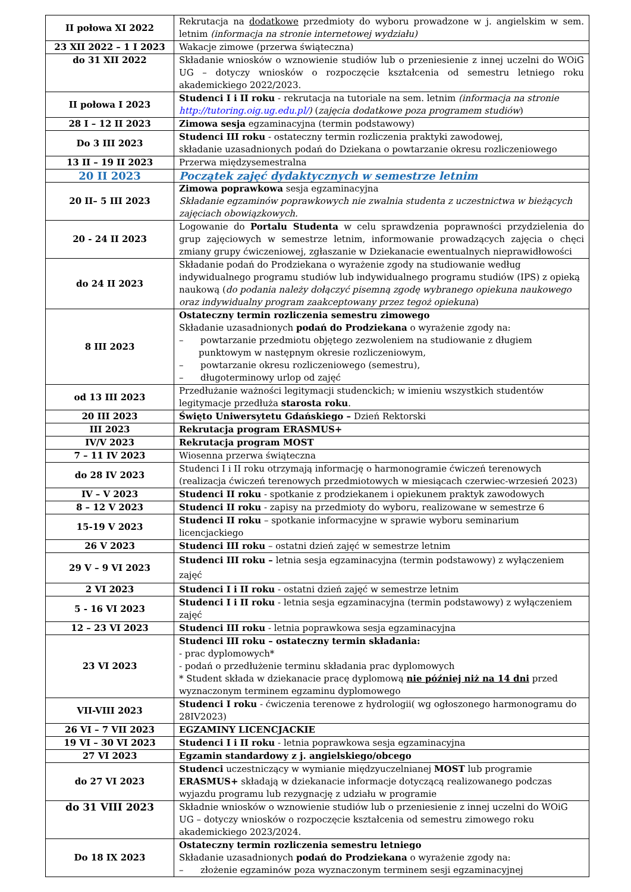| II połowa XI 2022 | Rekrutacja na dodatkowe przedmioty do wyboru prowadzone w j. angielskim w sem. letnim (informacja na stronie internetowej wydziału) |
| 23 XII 2022 – 1 I 2023 | Wakacje zimowe (przerwa świąteczna) |
| do 31 XII 2022 | Składanie wniosków o wznowienie studiów lub o przeniesienie z innej uczelni do WOiG UG – dotyczy wniosków o rozpoczęcie kształcenia od semestru letniego roku akademickiego 2022/2023. |
| II połowa I 2023 | Studenci I i II roku - rekrutacja na tutoriale na sem. letnim (informacja na stronie http://tutoring.oig.ug.edu.pl/ ) ( zajęcia dodatkowe poza programem studiów ) |
| 28 I – 12 II 2023 | Zimowa sesja egzaminacyjna (termin podstawowy) |
| Do 3 III 2023 | Studenci III roku - ostateczny termin rozliczenia praktyki zawodowej, składanie uzasadnionych podań do Dziekana o powtarzanie okresu rozliczeniowego |
| 13 II – 19 II 2023 | Przerwa międzysemestralna |
| 20 II 2023 | Początek zajęć dydaktycznych w semestrze letnim |
| 20 II– 5 III 2023 | Zimowa poprawkowa sesja egzaminacyjna Składanie egzaminów poprawkowych nie zwalnia studenta z uczestnictwa w bieżących zajęciach obowiązkowych. |
| 20 - 24 II 2023 | Logowanie do Portalu Studenta w celu sprawdzenia poprawności przydzielenia do grup zajęciowych w semestrze letnim, informowanie prowadzących zajęcia o chęci zmiany grupy ćwiczeniowej, zgłaszanie w Dziekanacie ewentualnych nieprawidłowości |
| do 24 II 2023 | Składanie podań do Prodziekana o wyrażenie zgody na studiowanie według indywidualnego programu studiów lub indywidualnego programu studiów (IPS) z opieką naukową ( do podania należy dołączyć pisemną zgodę wybranego opiekuna naukowego oraz indywidualny program zaakceptowany przez tegoż opiekuna ) |
| 8 III 2023 | Ostateczny termin rozliczenia semestru zimowego Składanie uzasadnionych podań do Prodziekana o wyrażenie zgody na: – powtarzanie przedmiotu objętego zezwoleniem na studiowanie z długiem punktowym w następnym okresie rozliczeniowym, – powtarzanie okresu rozliczeniowego (semestru), – długoterminowy urlop od zajęć |
| od 13 III 2023 | Przedłużanie ważności legitymacji studenckich; w imieniu wszystkich studentów legitymacje przedłuża starosta roku . |
| 20 III 2023 | Święto Uniwersytetu Gdańskiego – Dzień Rektorski |
| III 2023 | Rekrutacja program ERASMUS+ |
| IV/V 2023 | Rekrutacja program MOST |
| 7 – 11 IV 2023 | Wiosenna przerwa świąteczna |
| do 28 IV 2023 | Studenci I i II roku otrzymają informację o harmonogramie ćwiczeń terenowych (realizacja ćwiczeń terenowych przedmiotowych w miesiącach czerwiec-wrzesień 2023) |
| IV – V 2023 | Studenci II roku - spotkanie z prodziekanem i opiekunem praktyk zawodowych |
| 8 – 12 V 2023 | Studenci II roku - zapisy na przedmioty do wyboru, realizowane w semestrze 6 |
| 15-19 V 2023 | Studenci II roku – spotkanie informacyjne w sprawie wyboru seminarium licencjackiego |
| 26 V 2023 | Studenci III roku – ostatni dzień zajęć w semestrze letnim |
| 29 V – 9 VI 2023 | Studenci III roku – letnia sesja egzaminacyjna (termin podstawowy) z wyłączeniem zajęć |
| 2 VI 2023 | Studenci I i II roku - ostatni dzień zajęć w semestrze letnim |
| 5 - 16 VI 2023 | Studenci I i II roku - letnia sesja egzaminacyjna (termin podstawowy) z wyłączeniem zajęć |
| 12 – 23 VI 2023 | Studenci III roku - letnia poprawkowa sesja egzaminacyjna |
| 23 VI 2023 | Studenci III roku – ostateczny termin składania: - prac dyplomowych* - podań o przedłużenie terminu składania prac dyplomowych * Student składa w dziekanacie pracę dyplomową nie później niż na 14 dni przed wyznaczonym terminem egzaminu dyplomowego |
| VII-VIII 2023 | Studenci I roku - ćwiczenia terenowe z hydrologii( wg ogłoszonego harmonogramu do 28IV2023) |
| 26 VI – 7 VII 2023 | EGZAMINY LICENCJACKIE |
| 19 VI – 30 VI 2023 | Studenci I i II roku - letnia poprawkowa sesja egzaminacyjna |
| 27 VI 2023 | Egzamin standardowy z j. angielskiego/obcego |
| do 27 VI 2023 | Studenci uczestniczący w wymianie międzyuczelnianej MOST lub programie ERASMUS+ składają w dziekanacie informacje dotyczącą realizowanego podczas wyjazdu programu lub rezygnację z udziału w programie |
| do 31 VIII 2023 | Składnie wniosków o wznowienie studiów lub o przeniesienie z innej uczelni do WOiG UG – dotyczy wniosków o rozpoczęcie kształcenia od semestru zimowego roku akademickiego 2023/2024. |
| Do 18 IX 2023 | Ostateczny termin rozliczenia semestru letniego Składanie uzasadnionych podań do Prodziekana o wyrażenie zgody na: – złożenie egzaminów poza wyznaczonym terminem sesji egzaminacyjnej |